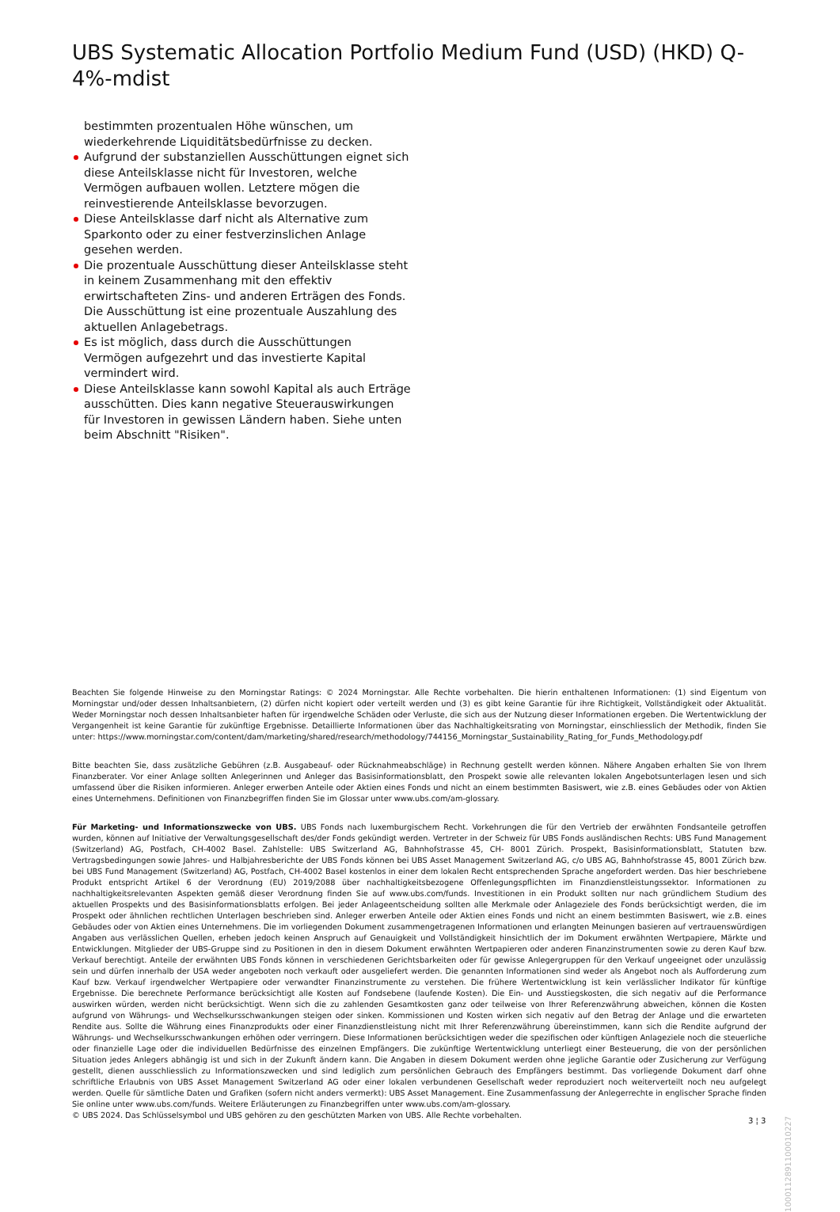UBS Systematic Allocation Portfolio Medium Fund (USD) (HKD) Q-4%-mdist
bestimmten prozentualen Höhe wünschen, um wiederkehrende Liquiditätsbedürfnisse zu decken.
Aufgrund der substanziellen Ausschüttungen eignet sich diese Anteilsklasse nicht für Investoren, welche Vermögen aufbauen wollen. Letztere mögen die reinvestierende Anteilsklasse bevorzugen.
Diese Anteilsklasse darf nicht als Alternative zum Sparkonto oder zu einer festverzinslichen Anlage gesehen werden.
Die prozentuale Ausschüttung dieser Anteilsklasse steht in keinem Zusammenhang mit den effektiv erwirtschafteten Zins- und anderen Erträgen des Fonds. Die Ausschüttung ist eine prozentuale Auszahlung des aktuellen Anlagebetrags.
Es ist möglich, dass durch die Ausschüttungen Vermögen aufgezehrt und das investierte Kapital vermindert wird.
Diese Anteilsklasse kann sowohl Kapital als auch Erträge ausschütten. Dies kann negative Steuerauswirkungen für Investoren in gewissen Ländern haben. Siehe unten beim Abschnitt "Risiken".
Beachten Sie folgende Hinweise zu den Morningstar Ratings: © 2024 Morningstar. Alle Rechte vorbehalten. Die hierin enthaltenen Informationen: (1) sind Eigentum von Morningstar und/oder dessen Inhaltsanbietern, (2) dürfen nicht kopiert oder verteilt werden und (3) es gibt keine Garantie für ihre Richtigkeit, Vollständigkeit oder Aktualität. Weder Morningstar noch dessen Inhaltsanbieter haften für irgendwelche Schäden oder Verluste, die sich aus der Nutzung dieser Informationen ergeben. Die Wertentwicklung der Vergangenheit ist keine Garantie für zukünftige Ergebnisse. Detaillierte Informationen über das Nachhaltigkeitsrating von Morningstar, einschliesslich der Methodik, finden Sie unter: https://www.morningstar.com/content/dam/marketing/shared/research/methodology/744156_Morningstar_Sustainability_Rating_for_Funds_Methodology.pdf
Bitte beachten Sie, dass zusätzliche Gebühren (z.B. Ausgabeauf- oder Rücknahmeabschläge) in Rechnung gestellt werden können. Nähere Angaben erhalten Sie von Ihrem Finanzberater. Vor einer Anlage sollten Anlegerinnen und Anleger das Basisinformationsblatt, den Prospekt sowie alle relevanten lokalen Angebotsunterlagen lesen und sich umfassend über die Risiken informieren. Anleger erwerben Anteile oder Aktien eines Fonds und nicht an einem bestimmten Basiswert, wie z.B. eines Gebäudes oder von Aktien eines Unternehmens. Definitionen von Finanzbegriffen finden Sie im Glossar unter www.ubs.com/am-glossary.
Für Marketing- und Informationszwecke von UBS. UBS Fonds nach luxemburgischem Recht. Vorkehrungen die für den Vertrieb der erwähnten Fondsanteile getroffen wurden, können auf Initiative der Verwaltungsgesellschaft des/der Fonds gekündigt werden. Vertreter in der Schweiz für UBS Fonds ausländischen Rechts: UBS Fund Management (Switzerland) AG, Postfach, CH-4002 Basel. Zahlstelle: UBS Switzerland AG, Bahnhofstrasse 45, CH- 8001 Zürich. Prospekt, Basisinformationsblatt, Statuten bzw. Vertragsbedingungen sowie Jahres- und Halbjahresberichte der UBS Fonds können bei UBS Asset Management Switzerland AG, c/o UBS AG, Bahnhofstrasse 45, 8001 Zürich bzw. bei UBS Fund Management (Switzerland) AG, Postfach, CH-4002 Basel kostenlos in einer dem lokalen Recht entsprechenden Sprache angefordert werden. Das hier beschriebene Produkt entspricht Artikel 6 der Verordnung (EU) 2019/2088 über nachhaltigkeitsbezogene Offenlegungspflichten im Finanzdienstleistungssektor. Informationen zu nachhaltigkeitsrelevanten Aspekten gemäß dieser Verordnung finden Sie auf www.ubs.com/funds. Investitionen in ein Produkt sollten nur nach gründlichem Studium des aktuellen Prospekts und des Basisinformationsblatts erfolgen. Bei jeder Anlageentscheidung sollten alle Merkmale oder Anlageziele des Fonds berücksichtigt werden, die im Prospekt oder ähnlichen rechtlichen Unterlagen beschrieben sind. Anleger erwerben Anteile oder Aktien eines Fonds und nicht an einem bestimmten Basiswert, wie z.B. eines Gebäudes oder von Aktien eines Unternehmens. Die im vorliegenden Dokument zusammengetragenen Informationen und erlangten Meinungen basieren auf vertrauenswürdigen Angaben aus verlässlichen Quellen, erheben jedoch keinen Anspruch auf Genauigkeit und Vollständigkeit hinsichtlich der im Dokument erwähnten Wertpapiere, Märkte und Entwicklungen. Mitglieder der UBS-Gruppe sind zu Positionen in den in diesem Dokument erwähnten Wertpapieren oder anderen Finanzinstrumenten sowie zu deren Kauf bzw. Verkauf berechtigt. Anteile der erwähnten UBS Fonds können in verschiedenen Gerichtsbarkeiten oder für gewisse Anlegergruppen für den Verkauf ungeeignet oder unzulässig sein und dürfen innerhalb der USA weder angeboten noch verkauft oder ausgeliefert werden. Die genannten Informationen sind weder als Angebot noch als Aufforderung zum Kauf bzw. Verkauf irgendwelcher Wertpapiere oder verwandter Finanzinstrumente zu verstehen. Die frühere Wertentwicklung ist kein verlässlicher Indikator für künftige Ergebnisse. Die berechnete Performance berücksichtigt alle Kosten auf Fondsebene (laufende Kosten). Die Ein- und Ausstiegskosten, die sich negativ auf die Performance auswirken würden, werden nicht berücksichtigt. Wenn sich die zu zahlenden Gesamtkosten ganz oder teilweise von Ihrer Referenzwährung abweichen, können die Kosten aufgrund von Währungs- und Wechselkursschwankungen steigen oder sinken. Kommissionen und Kosten wirken sich negativ auf den Betrag der Anlage und die erwarteten Rendite aus. Sollte die Währung eines Finanzprodukts oder einer Finanzdienstleistung nicht mit Ihrer Referenzwährung übereinstimmen, kann sich die Rendite aufgrund der Währungs- und Wechselkursschwankungen erhöhen oder verringern. Diese Informationen berücksichtigen weder die spezifischen oder künftigen Anlageziele noch die steuerliche oder finanzielle Lage oder die individuellen Bedürfnisse des einzelnen Empfängers. Die zukünftige Wertentwicklung unterliegt einer Besteuerung, die von der persönlichen Situation jedes Anlegers abhängig ist und sich in der Zukunft ändern kann. Die Angaben in diesem Dokument werden ohne jegliche Garantie oder Zusicherung zur Verfügung gestellt, dienen ausschliesslich zu Informationszwecken und sind lediglich zum persönlichen Gebrauch des Empfängers bestimmt. Das vorliegende Dokument darf ohne schriftliche Erlaubnis von UBS Asset Management Switzerland AG oder einer lokalen verbundenen Gesellschaft weder reproduziert noch weiterverteilt noch neu aufgelegt werden. Quelle für sämtliche Daten und Grafiken (sofern nicht anders vermerkt): UBS Asset Management. Eine Zusammenfassung der Anlegerrechte in englischer Sprache finden Sie online unter www.ubs.com/funds. Weitere Erläuterungen zu Finanzbegriffen unter www.ubs.com/am-glossary.
© UBS 2024. Das Schlüsselsymbol und UBS gehören zu den geschützten Marken von UBS. Alle Rechte vorbehalten.
3 ¦ 3
1000112891100010227